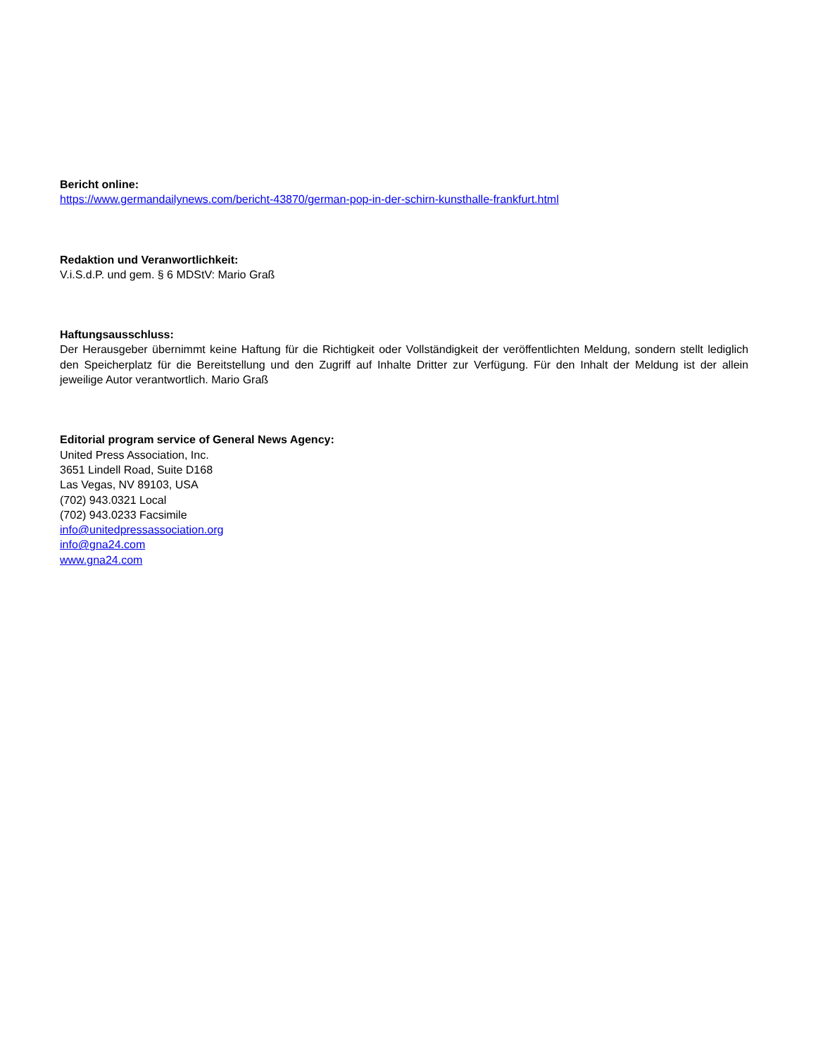Bericht online:
https://www.germandailynews.com/bericht-43870/german-pop-in-der-schirn-kunsthalle-frankfurt.html
Redaktion und Veranwortlichkeit:
V.i.S.d.P. und gem. § 6 MDStV: Mario Graß
Haftungsausschluss:
Der Herausgeber übernimmt keine Haftung für die Richtigkeit oder Vollständigkeit der veröffentlichten Meldung, sondern stellt lediglich den Speicherplatz für die Bereitstellung und den Zugriff auf Inhalte Dritter zur Verfügung. Für den Inhalt der Meldung ist der allein jeweilige Autor verantwortlich. Mario Graß
Editorial program service of General News Agency:
United Press Association, Inc.
3651 Lindell Road, Suite D168
Las Vegas, NV 89103, USA
(702) 943.0321 Local
(702) 943.0233 Facsimile
info@unitedpressassociation.org
info@gna24.com
www.gna24.com